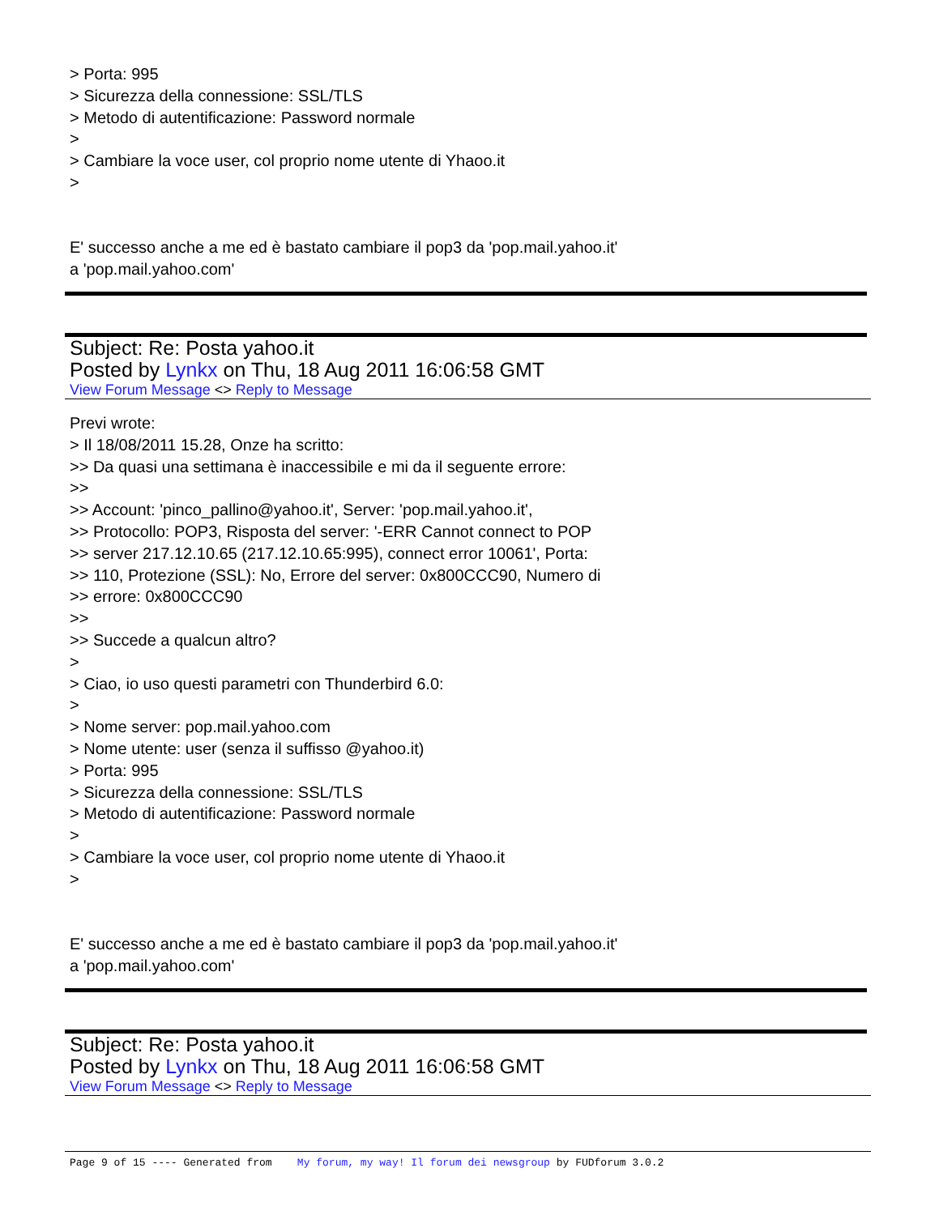> Porta: 995
> Sicurezza della connessione: SSL/TLS
> Metodo di autentificazione: Password normale
>
> Cambiare la voce user, col proprio nome utente di Yhaoo.it
>
E' successo anche a me ed è bastato cambiare il pop3 da 'pop.mail.yahoo.it'
a 'pop.mail.yahoo.com'
Subject: Re: Posta yahoo.it
Posted by Lynkx on Thu, 18 Aug 2011 16:06:58 GMT
View Forum Message <> Reply to Message
Previ wrote:
> Il 18/08/2011 15.28, Onze ha scritto:
>> Da quasi una settimana è inaccessibile e mi da il seguente errore:
>>
>> Account: 'pinco_pallino@yahoo.it', Server: 'pop.mail.yahoo.it',
>> Protocollo: POP3, Risposta del server: '-ERR Cannot connect to POP
>> server 217.12.10.65 (217.12.10.65:995), connect error 10061', Porta:
>> 110, Protezione (SSL): No, Errore del server: 0x800CCC90, Numero di
>> errore: 0x800CCC90
>>
>> Succede a qualcun altro?
>
> Ciao, io uso questi parametri con Thunderbird 6.0:
>
> Nome server: pop.mail.yahoo.com
> Nome utente: user (senza il suffisso @yahoo.it)
> Porta: 995
> Sicurezza della connessione: SSL/TLS
> Metodo di autentificazione: Password normale
>
> Cambiare la voce user, col proprio nome utente di Yhaoo.it
>
E' successo anche a me ed è bastato cambiare il pop3 da 'pop.mail.yahoo.it'
a 'pop.mail.yahoo.com'
Subject: Re: Posta yahoo.it
Posted by Lynkx on Thu, 18 Aug 2011 16:06:58 GMT
View Forum Message <> Reply to Message
Page 9 of 15 ---- Generated from My forum, my way! Il forum dei newsgroup by FUDforum 3.0.2